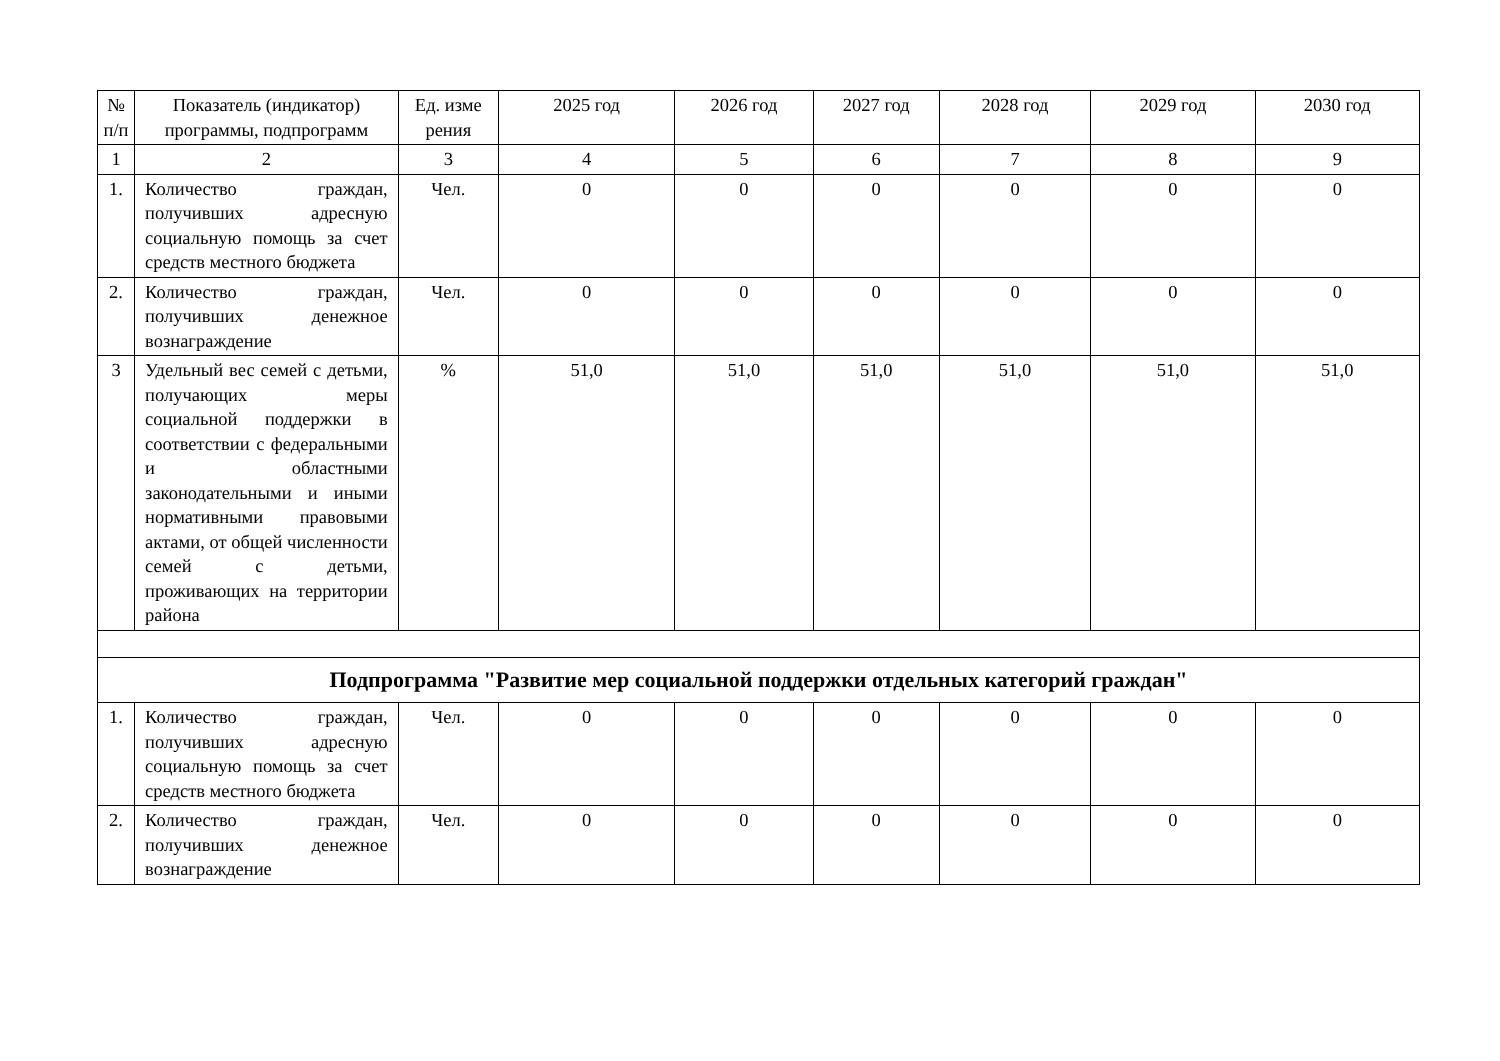| № п/п | Показатель (индикатор) программы, подпрограмм | Ед. изме рения | 2025 год | 2026 год | 2027 год | 2028 год | 2029 год | 2030 год |
| --- | --- | --- | --- | --- | --- | --- | --- | --- |
| 1 | 2 | 3 | 4 | 5 | 6 | 7 | 8 | 9 |
| 1. | Количество граждан, получивших адресную социальную помощь за счет средств местного бюджета | Чел. | 0 | 0 | 0 | 0 | 0 | 0 |
| 2. | Количество граждан, получивших денежное вознаграждение | Чел. | 0 | 0 | 0 | 0 | 0 | 0 |
| 3 | Удельный вес семей с детьми, получающих меры социальной поддержки в соответствии с федеральными и областными законодательными и иными нормативными правовыми актами, от общей численности семей с детьми, проживающих на территории района | % | 51,0 | 51,0 | 51,0 | 51,0 | 51,0 | 51,0 |
| Подпрограмма "Развитие мер социальной поддержки отдельных категорий граждан" | | | | | | | | |
| 1. | Количество граждан, получивших адресную социальную помощь за счет средств местного бюджета | Чел. | 0 | 0 | 0 | 0 | 0 | 0 |
| 2. | Количество граждан, получивших денежное вознаграждение | Чел. | 0 | 0 | 0 | 0 | 0 | 0 |